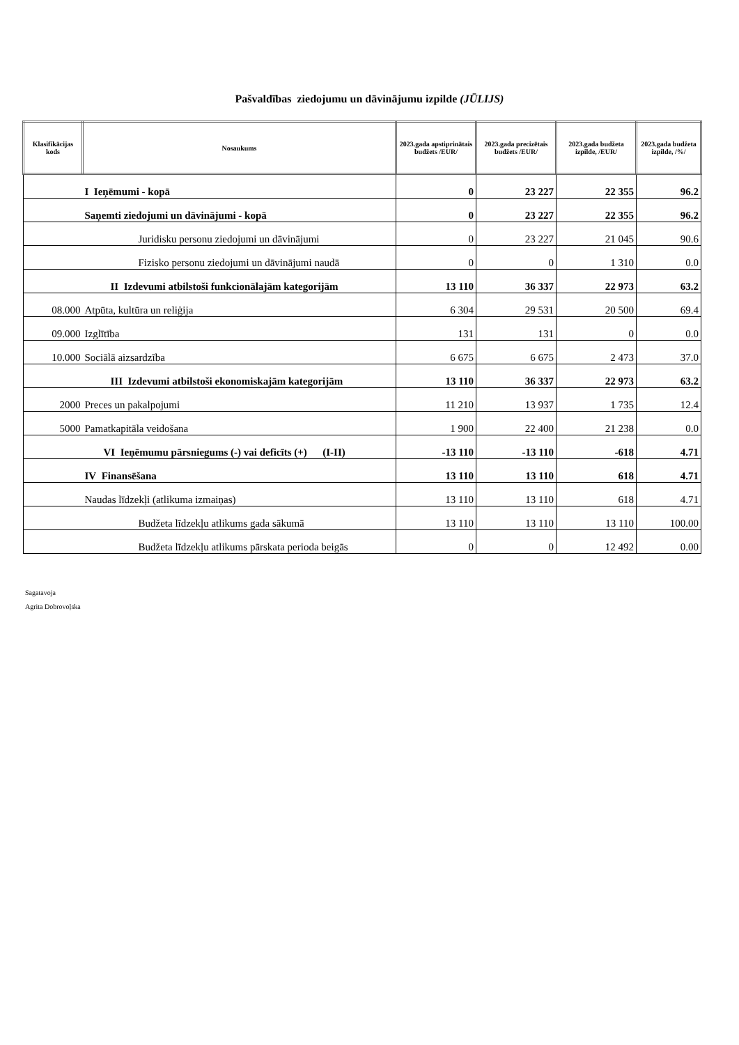Pašvaldības ziedojumu un dāvinājumu izpilde (JŪLIJS)
| Klasifikācijas kods | Nosaukums | 2023.gada apstiprinātais budžets /EUR/ | 2023.gada precizētais budžets /EUR/ | 2023.gada budžeta izpilde, /EUR/ | 2023.gada budžeta izpilde, /%/ |
| --- | --- | --- | --- | --- | --- |
| | I Ieņēmumi - kopā | 0 | 23 227 | 22 355 | 96.2 |
| | Saņemti ziedojumi un dāvinājumi - kopā | 0 | 23 227 | 22 355 | 96.2 |
| | Juridisku personu ziedojumi un dāvinājumi | 0 | 23 227 | 21 045 | 90.6 |
| | Fizisko personu ziedojumi un dāvinājumi naudā | 0 | 0 | 1 310 | 0.0 |
| | II Izdevumi atbilstoši funkcionālajām kategorijām | 13 110 | 36 337 | 22 973 | 63.2 |
| 08.000 | Atpūta, kultūra un reliģija | 6 304 | 29 531 | 20 500 | 69.4 |
| 09.000 | Izglītība | 131 | 131 | 0 | 0.0 |
| 10.000 | Sociālā aizsardzība | 6 675 | 6 675 | 2 473 | 37.0 |
| | III Izdevumi atbilstoši ekonomiskajām kategorijām | 13 110 | 36 337 | 22 973 | 63.2 |
| 2000 | Preces un pakalpojumi | 11 210 | 13 937 | 1 735 | 12.4 |
| 5000 | Pamatkapitāla veidošana | 1 900 | 22 400 | 21 238 | 0.0 |
| | VI Ieņēmumu pārsniegums (-) vai deficīts (+) (I-II) | -13 110 | -13 110 | -618 | 4.71 |
| | IV Finansēšana | 13 110 | 13 110 | 618 | 4.71 |
| | Naudas līdzekļi (atlikuma izmaiņas) | 13 110 | 13 110 | 618 | 4.71 |
| | Budžeta līdzekļu atlikums gada sākumā | 13 110 | 13 110 | 13 110 | 100.00 |
| | Budžeta līdzekļu atlikums pārskata perioda beigās | 0 | 0 | 12 492 | 0.00 |
Sagatavoja
Agrita Dobrovoļska